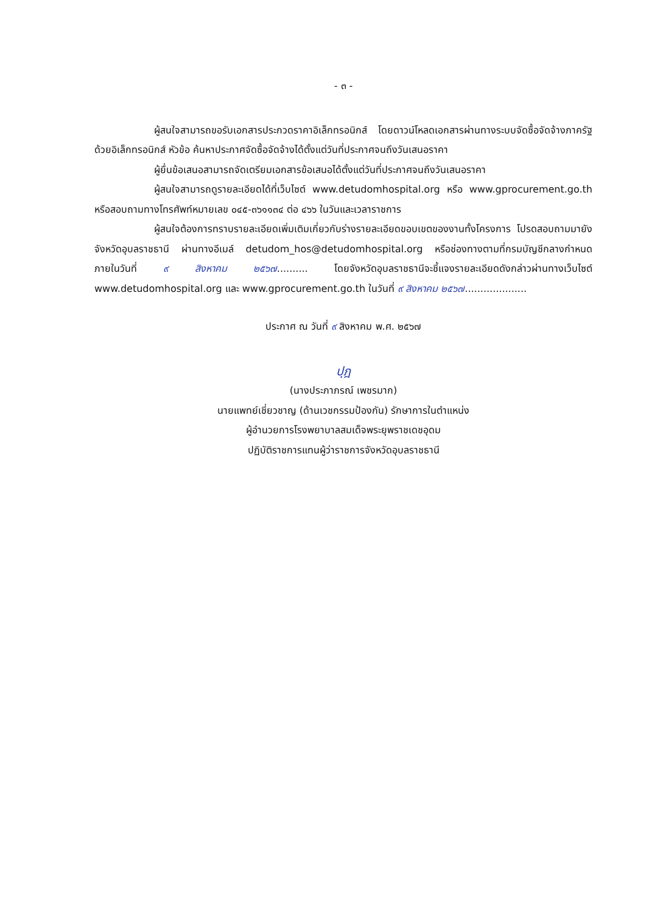- ๓ -
ผู้สนใจสามารถขอรับเอกสารประกวดราคาอิเล็กทรอนิกส์ โดยดาวน์โหลดเอกสารผ่านทางระบบจัดซื้อจัดจ้างภาครัฐด้วยอิเล็กทรอนิกส์ หัวข้อ ค้นหาประกาศจัดซื้อจัดจ้างได้ตั้งแต่วันที่ประกาศจนถึงวันเสนอราคา
ผู้ยื่นข้อเสนอสามารถจัดเตรียมเอกสารข้อเสนอได้ตั้งแต่วันที่ประกาศจนถึงวันเสนอราคา
ผู้สนใจสามารถดูรายละเอียดได้ที่เว็บไซต์ www.detudomhospital.org หรือ www.gprocurement.go.th หรือสอบถามทางโทรศัพท์หมายเลข ๐๔๕-๓๖๑๑๓๔ ต่อ ๔๖๖ ในวันและเวลาราชการ
ผู้สนใจต้องการทราบรายละเอียดเพิ่มเติมเกี่ยวกับร่างรายละเอียดขอบเขตของงานทั้งโครงการ โปรดสอบถามมายัง จังหวัดอุบลราชธานี ผ่านทางอีเมล์ detudom_hos@detudomhospital.org หรือช่องทางตามที่กรมบัญชีกลางกำหนด ภายในวันที่ ๙ สิงหาคม ๒๕๖๗.......... โดยจังหวัดอุบลราชธานีจะชี้แจงรายละเอียดดังกล่าวผ่านทางเว็บไซต์ www.detudomhospital.org และ www.gprocurement.go.th ในวันที่ ๙ สิงหาคม ๒๕๖๗....................
ประกาศ ณ วันที่ ๙ สิงหาคม พ.ศ. ๒๕๖๗
ปฺฎ
(นางประภาภรณ์ เพชรมาก)
นายแพทย์เชี่ยวชาญ (ด้านเวชกรรมป้องกัน) รักษาการในตำแหน่ง
ผู้อำนวยการโรงพยาบาลสมเด็จพระยุพราชเดชอุดม
ปฏิบัติราชการแทนผู้ว่าราชการจังหวัดอุบลราชธานี